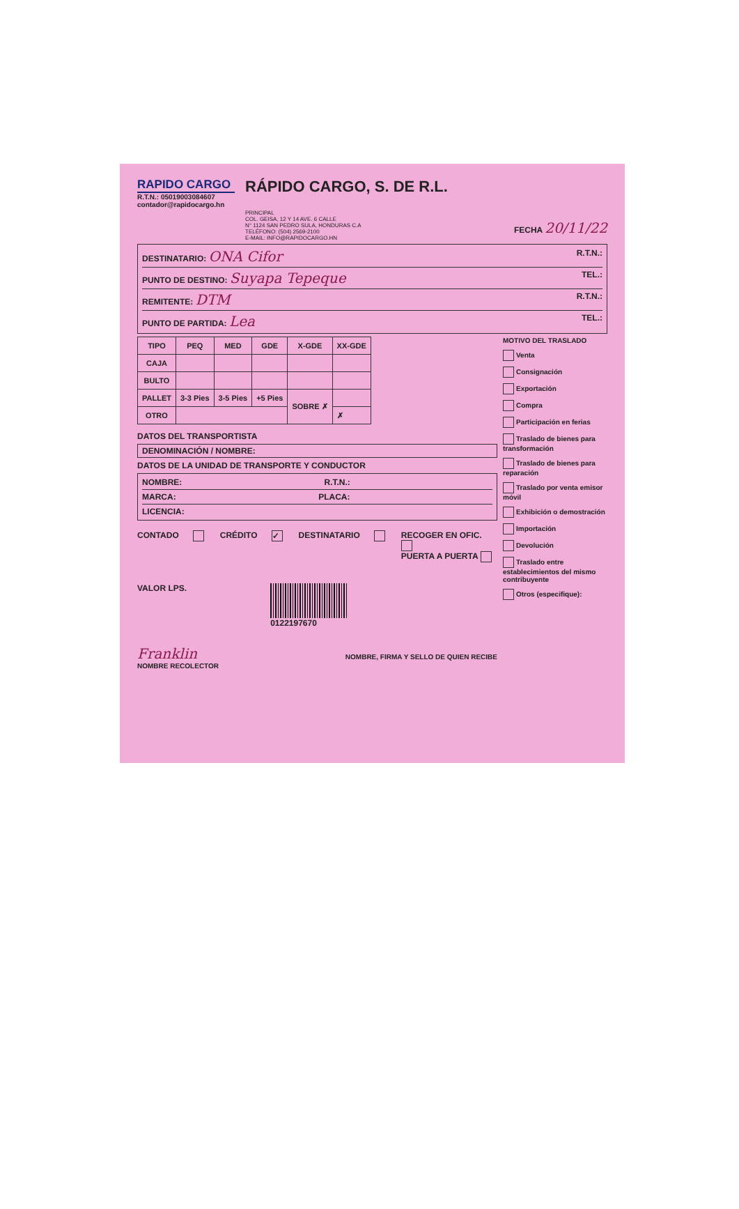RAPIDO CARGO
R.T.N.: 05019003084607
contador@rapidocargo.hn
RÁPIDO CARGO, S. DE R.L.
PRINCIPAL
COL. GEISA, 12 Y 14 AVE. 6 CALLE
N° 1124 SAN PEDRO SULA, HONDURAS C.A
TELÉFONO: (504) 2569-2100
E-MAIL: INFO@RAPIDOCARGO.HN
FECHA 20/11/22
DESTINATARIO: ONA Cifor R.T.N.:
PUNTO DE DESTINO: Suyapa Tepeque TEL.:
REMITENTE: DTM R.T.N.:
PUNTO DE PARTIDA: Lea TEL.:
| TIPO | PEQ | MED | GDE | X-GDE | XX-GDE |
| --- | --- | --- | --- | --- | --- |
| CAJA | | | | | |
| BULTO | | | | | |
| PALLET | 3-3 Pies | 3-5 Pies | +5 Pies | SOBRE ✗ | |
| OTRO | | | | | ✗ |
DATOS DEL TRANSPORTISTA
DENOMINACIÓN / NOMBRE:
DATOS DE LA UNIDAD DE TRANSPORTE Y CONDUCTOR
NOMBRE: R.T.N.:
MARCA: PLACA:
LICENCIA:
CONTADO CRÉDITO ✓ DESTINATARIO
RECOGER EN OFIC.
PUERTA A PUERTA
VALOR LPS. 0122197670
Franklin
NOMBRE RECOLECTOR
NOMBRE, FIRMA Y SELLO DE QUIEN RECIBE
MOTIVO DEL TRASLADO
Venta
Consignación
Exportación
Compra
Participación en ferias
Traslado de bienes para transformación
Traslado de bienes para reparación
Traslado por venta emisor móvil
Exhibición o demostración
Importación
Devolución
Traslado entre establecimientos del mismo contribuyente
Otros (especifique):